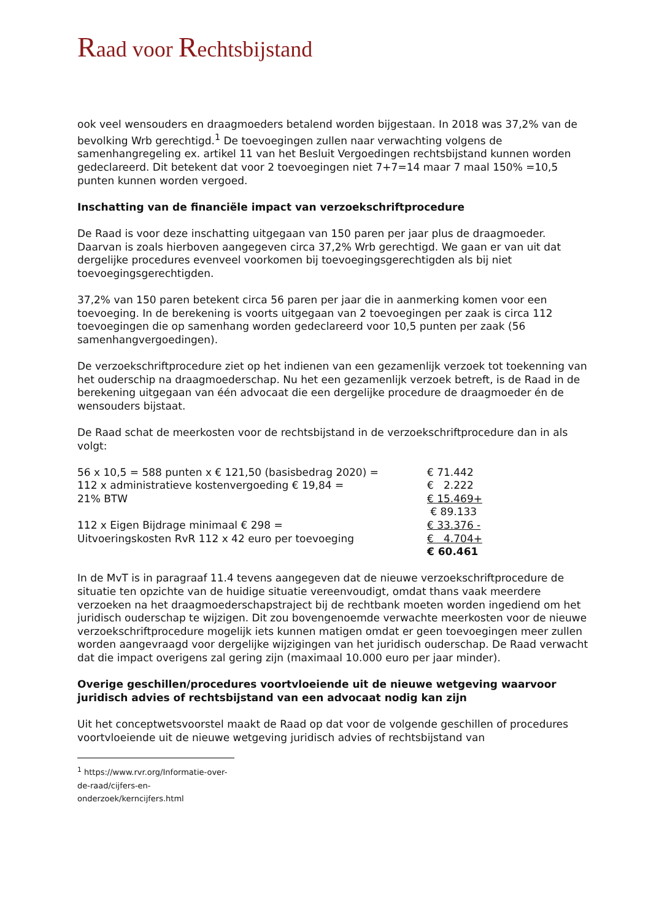Raad voor Rechtsbijstand
ook veel wensouders en draagmoeders betalend worden bijgestaan. In 2018 was 37,2% van de bevolking Wrb gerechtigd.<sup>1</sup> De toevoegingen zullen naar verwachting volgens de samenhangregeling ex. artikel 11 van het Besluit Vergoedingen rechtsbijstand kunnen worden gedeclareerd. Dit betekent dat voor 2 toevoegingen niet 7+7=14 maar 7 maal 150% =10,5 punten kunnen worden vergoed.
Inschatting van de financiële impact van verzoekschriftprocedure
De Raad is voor deze inschatting uitgegaan van 150 paren per jaar plus de draagmoeder. Daarvan is zoals hierboven aangegeven circa 37,2% Wrb gerechtigd. We gaan er van uit dat dergelijke procedures evenveel voorkomen bij toevoegingsgerechtigden als bij niet toevoegingsgerechtigden.
37,2% van 150 paren betekent circa 56 paren per jaar die in aanmerking komen voor een toevoeging. In de berekening is voorts uitgegaan van 2 toevoegingen per zaak is circa 112 toevoegingen die op samenhang worden gedeclareerd voor 10,5 punten per zaak (56 samenhangvergoedingen).
De verzoekschriftprocedure ziet op het indienen van een gezamenlijk verzoek tot toekenning van het ouderschip na draagmoederschap. Nu het een gezamenlijk verzoek betreft, is de Raad in de berekening uitgegaan van één advocaat die een dergelijke procedure de draagmoeder én de wensouders bijstaat.
De Raad schat de meerkosten voor de rechtsbijstand in de verzoekschriftprocedure dan in als volgt:
| 56 x 10,5 = 588 punten x € 121,50 (basisbedrag 2020) = | € 71.442 |
| 112 x administratieve kostenvergoeding € 19,84 = | € 2.222 |
| 21% BTW | € 15.469+ |
| | € 89.133 |
| 112 x Eigen Bijdrage minimaal € 298 = | € 33.376 - |
| Uitvoeringskosten RvR 112 x 42 euro per toevoeging | € 4.704+ |
| | € 60.461 |
In de MvT is in paragraaf 11.4 tevens aangegeven dat de nieuwe verzoekschriftprocedure de situatie ten opzichte van de huidige situatie vereenvoudigt, omdat thans vaak meerdere verzoeken na het draagmoederschapstraject bij de rechtbank moeten worden ingediend om het juridisch ouderschap te wijzigen. Dit zou bovengenoemde verwachte meerkosten voor de nieuwe verzoekschriftprocedure mogelijk iets kunnen matigen omdat er geen toevoegingen meer zullen worden aangevraagd voor dergelijke wijzigingen van het juridisch ouderschap. De Raad verwacht dat die impact overigens zal gering zijn (maximaal 10.000 euro per jaar minder).
Overige geschillen/procedures voortvloeiende uit de nieuwe wetgeving waarvoor juridisch advies of rechtsbijstand van een advocaat nodig kan zijn
Uit het conceptwetsvoorstel maakt de Raad op dat voor de volgende geschillen of procedures voortvloeiende uit de nieuwe wetgeving juridisch advies of rechtsbijstand van
<sup>1</sup> https://www.rvr.org/Informatie-over-de-raad/cijfers-en-onderzoek/kerncijfers.html